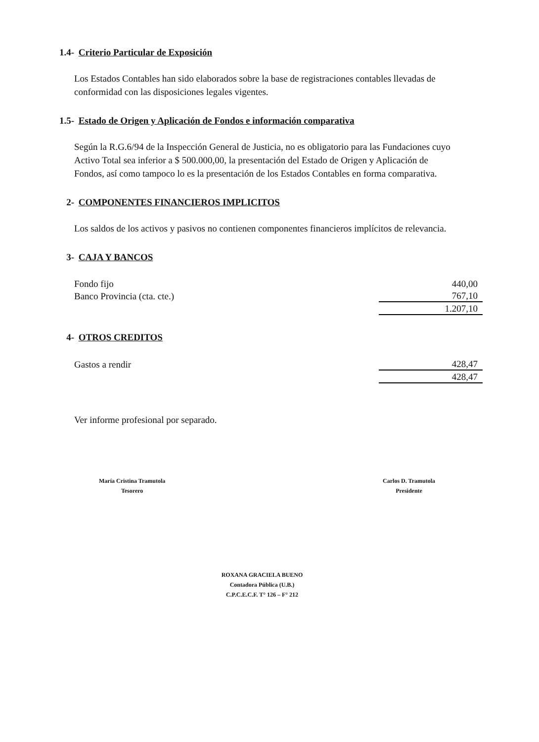1.4- Criterio Particular de Exposición
Los Estados Contables han sido elaborados sobre la base de registraciones contables llevadas de conformidad con las disposiciones legales vigentes.
1.5- Estado de Origen y Aplicación de Fondos e información comparativa
Según la R.G.6/94 de la Inspección General de Justicia, no es obligatorio para las Fundaciones cuyo Activo Total sea inferior a $ 500.000,00, la presentación del Estado de Origen y Aplicación de Fondos, así como tampoco lo es la presentación de los Estados Contables en forma comparativa.
2- COMPONENTES FINANCIEROS IMPLICITOS
Los saldos de los activos y pasivos no contienen componentes financieros implícitos de relevancia.
3- CAJA Y BANCOS
| Fondo fijo | 440,00 |
| Banco Provincia (cta. cte.) | 767,10 |
| | 1.207,10 |
4- OTROS CREDITOS
| Gastos a rendir | 428,47 |
| | 428,47 |
Ver informe profesional por separado.
María Cristina Tramutola
Tesorero
Carlos D. Tramutola
Presidente
ROXANA GRACIELA BUENO
Contadora Pública (U.B.)
C.P.C.E.C.F. T° 126 – F° 212